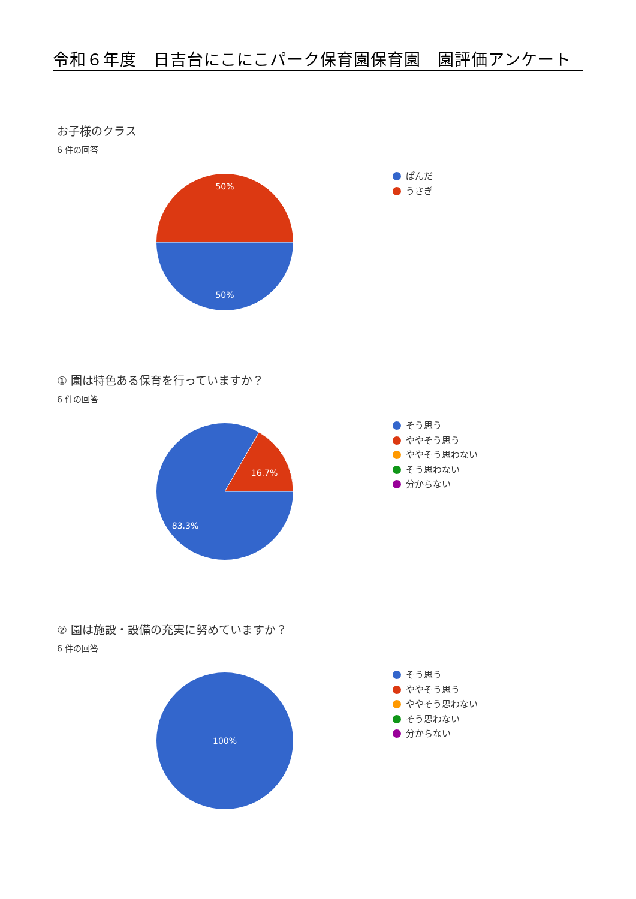令和６年度　日吉台にこにこパーク保育園保育園　園評価アンケート
お子様のクラス
6 件の回答
50%
50%
ぱんだ
うさぎ
① 園は特色ある保育を行っていますか？
6 件の回答
16.7%
83.3%
そう思う
ややそう思う
ややそう思わない
そう思わない
分からない
② 園は施設・設備の充実に努めていますか？
6 件の回答
100%
そう思う
ややそう思う
ややそう思わない
そう思わない
分からない